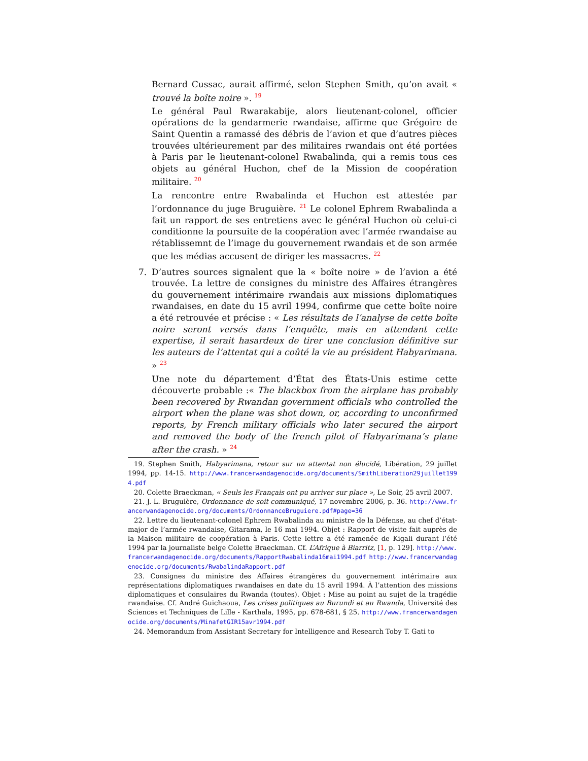Bernard Cussac, aurait affirmé, selon Stephen Smith, qu’on avait « trouvé la boîte noire ». <sup>19</sup>
Le général Paul Rwarakabije, alors lieutenant-colonel, officier opérations de la gendarmerie rwandaise, affirme que Grégoire de Saint Quentin a ramassé des débris de l’avion et que d’autres pièces trouvées ultérieurement par des militaires rwandais ont été portées à Paris par le lieutenant-colonel Rwabalinda, qui a remis tous ces objets au général Huchon, chef de la Mission de coopération militaire. <sup>20</sup>
La rencontre entre Rwabalinda et Huchon est attestée par l’ordonnance du juge Bruguière. <sup>21</sup> Le colonel Ephrem Rwabalinda a fait un rapport de ses entretiens avec le général Huchon où celui-ci conditionne la poursuite de la coopération avec l’armée rwandaise au rétablissemnt de l’image du gouvernement rwandais et de son armée que les médias accusent de diriger les massacres. <sup>22</sup>
7.
D’autres sources signalent que la « boîte noire » de l’avion a été trouvée. La lettre de consignes du ministre des Affaires étrangères du gouvernement intérimaire rwandais aux missions diplomatiques rwandaises, en date du 15 avril 1994, confirme que cette boîte noire a été retrouvée et précise : « Les résultats de l’analyse de cette boîte noire seront versés dans l’enquête, mais en attendant cette expertise, il serait hasardeux de tirer une conclusion définitive sur les auteurs de l’attentat qui a coûté la vie au président Habyarimana. » <sup>23</sup>
Une note du département d’État des États-Unis estime cette découverte probable :« The blackbox from the airplane has probably been recovered by Rwandan government officials who controlled the airport when the plane was shot down, or, according to unconfirmed reports, by French military officials who later secured the airport and removed the body of the french pilot of Habyarimana’s plane after the crash. » <sup>24</sup>
19. Stephen Smith, Habyarimana, retour sur un attentat non élucidé, Libération, 29 juillet 1994, pp. 14-15. http://www.francerwandagenocide.org/documents/SmithLiberation29juillet1994.pdf
20. Colette Braeckman, « Seuls les Français ont pu arriver sur place », Le Soir, 25 avril 2007.
21. J.-L. Bruguière, Ordonnance de soit-communiqué, 17 novembre 2006, p. 36. http://www.francerwandagenocide.org/documents/OrdonnanceBruguiere.pdf#page=36
22. Lettre du lieutenant-colonel Ephrem Rwabalinda au ministre de la Défense, au chef d’état-major de l’armée rwandaise, Gitarama, le 16 mai 1994. Objet : Rapport de visite fait auprès de la Maison militaire de coopération à Paris. Cette lettre a été ramenée de Kigali durant l’été 1994 par la journaliste belge Colette Braeckman. Cf. L’Afrique à Biarritz, [1, p. 129]. http://www.francerwandagenocide.org/documents/RapportRwabalinda16mai1994.pdf http://www.francerwandagenocide.org/documents/RwabalindaRapport.pdf
23. Consignes du ministre des Affaires étrangères du gouvernement intérimaire aux représentations diplomatiques rwandaises en date du 15 avril 1994. À l’attention des missions diplomatiques et consulaires du Rwanda (toutes). Objet : Mise au point au sujet de la tragédie rwandaise. Cf. André Guichaoua, Les crises politiques au Burundi et au Rwanda, Université des Sciences et Techniques de Lille - Karthala, 1995, pp. 678-681, § 25. http://www.francerwandagenocide.org/documents/MinafetGIR15avr1994.pdf
24. Memorandum from Assistant Secretary for Intelligence and Research Toby T. Gati to